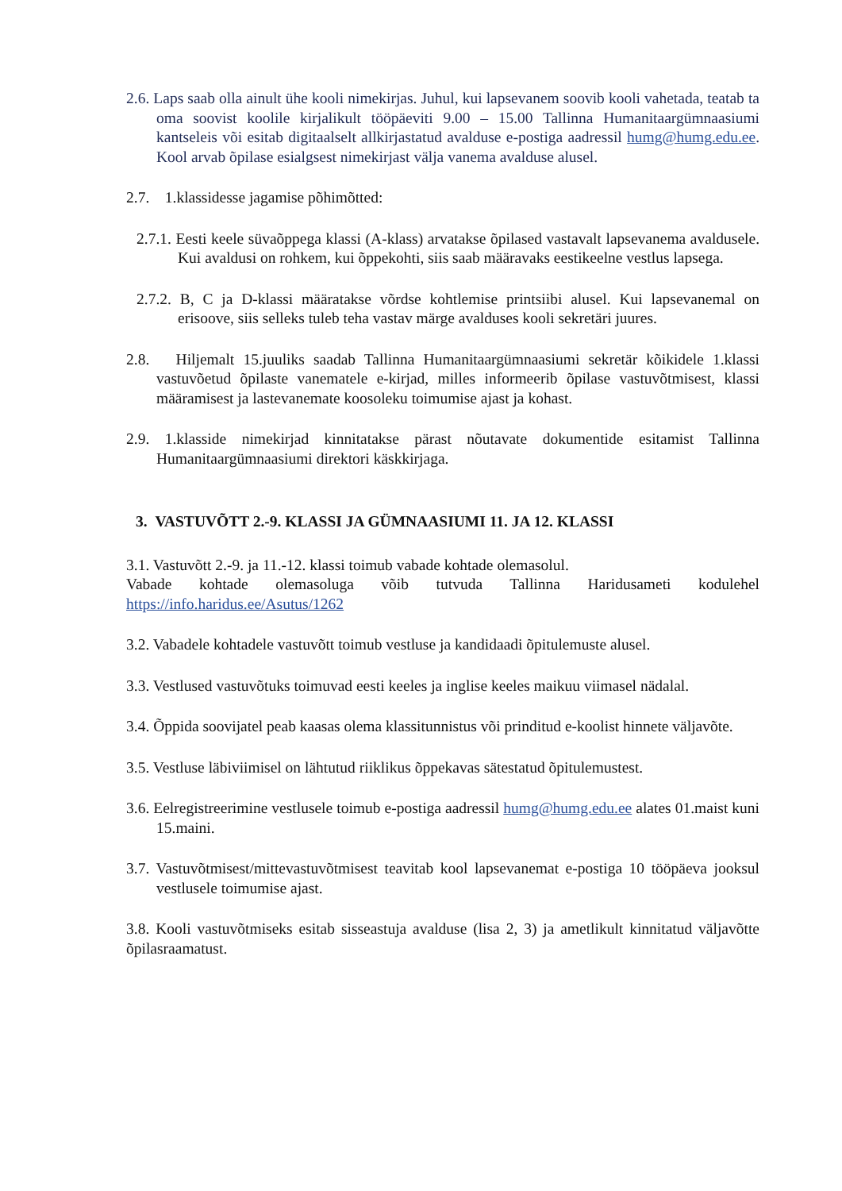2.6. Laps saab olla ainult ühe kooli nimekirjas. Juhul, kui lapsevanem soovib kooli vahetada, teatab ta oma soovist koolile kirjalikult tööpäeviti 9.00 – 15.00 Tallinna Humanitaargümnaasiumi kantseleis või esitab digitaalselt allkirjastatud avalduse e-postiga aadressil humg@humg.edu.ee. Kool arvab õpilase esialgsest nimekirjast välja vanema avalduse alusel.
2.7. 1.klassidesse jagamise põhimõtted:
2.7.1. Eesti keele süvaõppega klassi (A-klass) arvatakse õpilased vastavalt lapsevanema avaldusele. Kui avaldusi on rohkem, kui õppekohti, siis saab määravaks eestikeelne vestlus lapsega.
2.7.2. B, C ja D-klassi määratakse võrdse kohtlemise printsiibi alusel. Kui lapsevanemal on erisoove, siis selleks tuleb teha vastav märge avalduses kooli sekretäri juures.
2.8. Hiljemalt 15.juuliks saadab Tallinna Humanitaargümnaasiumi sekretär kõikidele 1.klassi vastuvõetud õpilaste vanematele e-kirjad, milles informeerib õpilase vastuvõtmisest, klassi määramisest ja lastevanemate koosoleku toimumise ajast ja kohast.
2.9. 1.klasside nimekirjad kinnitatakse pärast nõutavate dokumentide esitamist Tallinna Humanitaargümnaasiumi direktori käskkirjaga.
3. VASTUVÕTT 2.-9. KLASSI JA GÜMNAASIUMI 11. JA 12. KLASSI
3.1. Vastuvõtt 2.-9. ja 11.-12. klassi toimub vabade kohtade olemasolul.
Vabade kohtade olemasoluga võib tutvuda Tallinna Haridusameti kodulehel https://info.haridus.ee/Asutus/1262
3.2. Vabadele kohtadele vastuvõtt toimub vestluse ja kandidaadi õpitulemuste alusel.
3.3. Vestlused vastuvõtuks toimuvad eesti keeles ja inglise keeles maikuu viimasel nädalal.
3.4. Õppida soovijatel peab kaasas olema klassitunnistus või prinditud e-koolist hinnete väljavõte.
3.5. Vestluse läbiviimisel on lähtutud riiklikus õppekavas sätestatud õpitulemustest.
3.6. Eelregistreerimine vestlusele toimub e-postiga aadressil humg@humg.edu.ee alates 01.maist kuni 15.maini.
3.7. Vastuvõtmisest/mittevastuvõtmisest teavitab kool lapsevanemat e-postiga 10 tööpäeva jooksul vestlusele toimumise ajast.
3.8. Kooli vastuvõtmiseks esitab sisseastuja avalduse (lisa 2, 3) ja ametlikult kinnitatud väljavõtte õpilasraamatust.